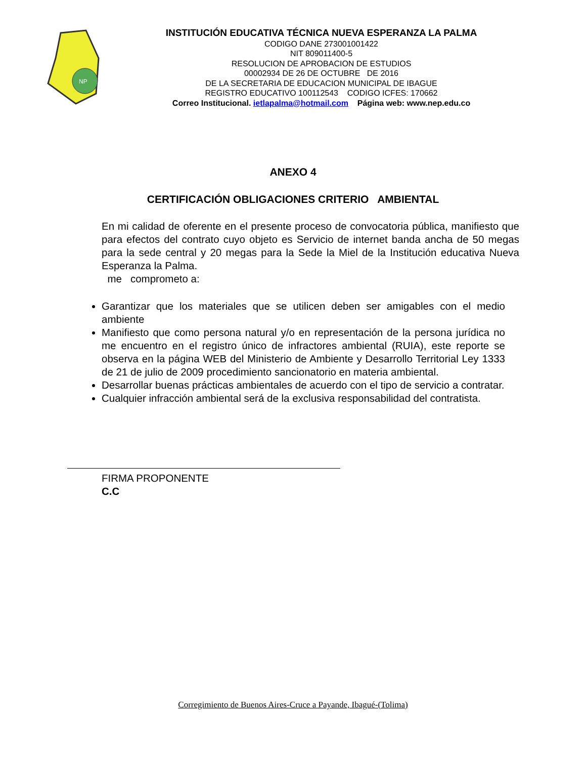NP
INSTITUCIÓN EDUCATIVA TÉCNICA NUEVA ESPERANZA LA PALMA
CODIGO DANE 273001001422
NIT 809011400-5
RESOLUCION DE APROBACION DE ESTUDIOS
00002934 DE 26 DE OCTUBRE DE 2016
DE LA SECRETARIA DE EDUCACION MUNICIPAL DE IBAGUE
REGISTRO EDUCATIVO 100112543 CODIGO ICFES: 170662
Correo Institucional. ietlapalma@hotmail.com Página web: www.nep.edu.co
ANEXO 4
CERTIFICACIÓN OBLIGACIONES CRITERIO AMBIENTAL
En mi calidad de oferente en el presente proceso de convocatoria pública, manifiesto que para efectos del contrato cuyo objeto es Servicio de internet banda ancha de 50 megas para la sede central y 20 megas para la Sede la Miel de la Institución educativa Nueva Esperanza la Palma.
me comprometo a:
Garantizar que los materiales que se utilicen deben ser amigables con el medio ambiente
Manifiesto que como persona natural y/o en representación de la persona jurídica no me encuentro en el registro único de infractores ambiental (RUIA), este reporte se observa en la página WEB del Ministerio de Ambiente y Desarrollo Territorial Ley 1333 de 21 de julio de 2009 procedimiento sancionatorio en materia ambiental.
Desarrollar buenas prácticas ambientales de acuerdo con el tipo de servicio a contratar.
Cualquier infracción ambiental será de la exclusiva responsabilidad del contratista.
FIRMA PROPONENTE
C.C
Corregimiento de Buenos Aires-Cruce a Payande, Ibagué-(Tolima)